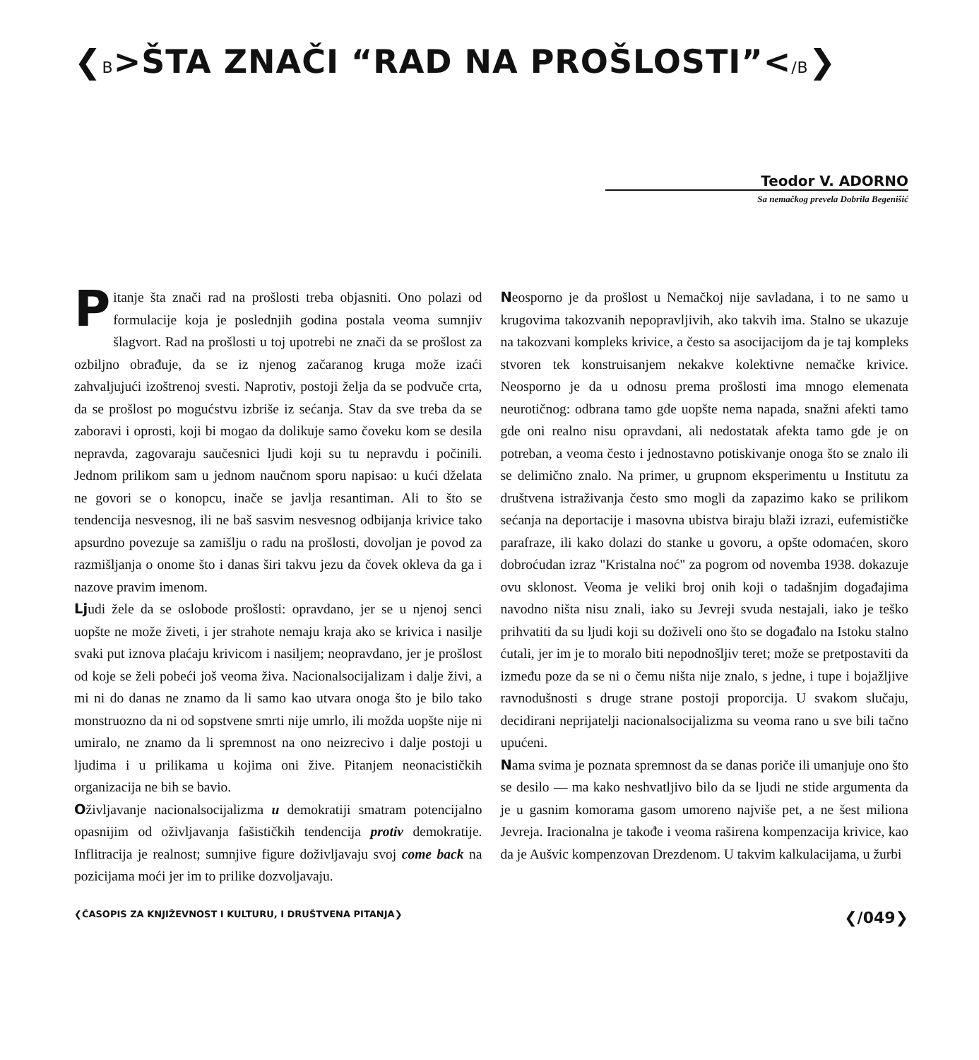❮B>ŠTA ZNAČI “RAD NA PROŠLOSTI”</B❯
Teodor V. ADORNO
Sa nemačkog prevela Dobrila Begenišić
Pitanje šta znači rad na prošlosti treba objasniti. Ono polazi od formulacije koja je poslednjih godina postala veoma sumnjiv šlagvort. Rad na prošlosti u toj upotrebi ne znači da se prošlost za ozbiljno obrađuje, da se iz njenog začaranog kruga može izaći zahvaljujući izoštrenoj svesti. Naprotiv, postoji želja da se podvuče crta, da se prošlost po mogućstvu izbriše iz sećanja. Stav da sve treba da se zaboravi i oprosti, koji bi mogao da dolikuje samo čoveku kom se desila nepravda, zagovaraju saučesnici ljudi koji su tu nepravdu i počinili. Jednom prilikom sam u jednom naučnom sporu napisao: u kući dželata ne govori se o konopcu, inače se javlja resantiman. Ali to što se tendencija nesvesnog, ili ne baš sasvim nesvesnog odbijanja krivice tako apsurdno povezuje sa zamišlju o radu na prošlosti, dovoljan je povod za razmišljanja o onome što i danas širi takvu jezu da čovek okleva da ga i nazove pravim imenom.
Ljudi žele da se oslobode prošlosti: opravdano, jer se u njenoj senci uopšte ne može živeti, i jer strahote nemaju kraja ako se krivica i nasilje svaki put iznova plaćaju krivicom i nasiljem; neopravdano, jer je prošlost od koje se želi pobeći još veoma živa. Nacionalsocijalizam i dalje živi, a mi ni do danas ne znamo da li samo kao utvara onoga što je bilo tako monstruozno da ni od sopstvene smrti nije umrlo, ili možda uopšte nije ni umiralo, ne znamo da li spremnost na ono neizrecivo i dalje postoji u ljudima i u prilikama u kojima oni žive. Pitanjem neonacističkih organizacija ne bih se bavio.
Oživljavanje nacionalsocijalizma u demokratiji smatram potencijalno opasnijim od oživljavanja fašističkih tendencija protiv demokratije. Inflitracija je realnost; sumnjive figure doživljavaju svoj come back na pozicijama moći jer im to prilike dozvoljavaju.
Neosporno je da prošlost u Nemačkoj nije savladana, i to ne samo u krugovima takozvanih nepopravljivih, ako takvih ima. Stalno se ukazuje na takozvani kompleks krivice, a često sa asocijacijom da je taj kompleks stvoren tek konstruisanjem nekakve kolektivne nemačke krivice. Neosporno je da u odnosu prema prošlosti ima mnogo elemenata neurotičnog: odbrana tamo gde uopšte nema napada, snažni afekti tamo gde oni realno nisu opravdani, ali nedostatak afekta tamo gde je on potreban, a veoma često i jednostavno potiskivanje onoga što se znalo ili se delimično znalo. Na primer, u grupnom eksperimentu u Institutu za društvena istraživanja često smo mogli da zapazimo kako se prilikom sećanja na deportacije i masovna ubistva biraju blaži izrazi, eufemističke parafraze, ili kako dolazi do stanke u govoru, a opšte odomaćen, skoro dobroćudan izraz "Kristalna noć" za pogrom od novemba 1938. dokazuje ovu sklonost. Veoma je veliki broj onih koji o tadašnjim događajima navodno ništa nisu znali, iako su Jevreji svuda nestajali, iako je teško prihvatiti da su ljudi koji su doživeli ono što se događalo na Istoku stalno ćutali, jer im je to moralo biti nepodnošljiv teret; može se pretpostaviti da između poze da se ni o čemu ništa nije znalo, s jedne, i tupe i bojažljive ravnodušnosti s druge strane postoji proporcija. U svakom slučaju, decidirani neprijatelji nacionalsocijalizma su veoma rano u sve bili tačno upućeni.
Nama svima je poznata spremnost da se danas poriče ili umanjuje ono što se desilo — ma kako neshvatljivo bilo da se ljudi ne stide argumenta da je u gasnim komorama gasom umoreno najviše pet, a ne šest miliona Jevreja. Iracionalna je takođe i veoma raširena kompenzacija krivice, kao da je Aušvic kompenzovan Drezdenom. U takvim kalkulacijama, u žurbi
❮ČASOPIS ZA KNJIŽEVNOST I KULTURU, I DRUŠTVENA PITANJA❯ ❮/049❯